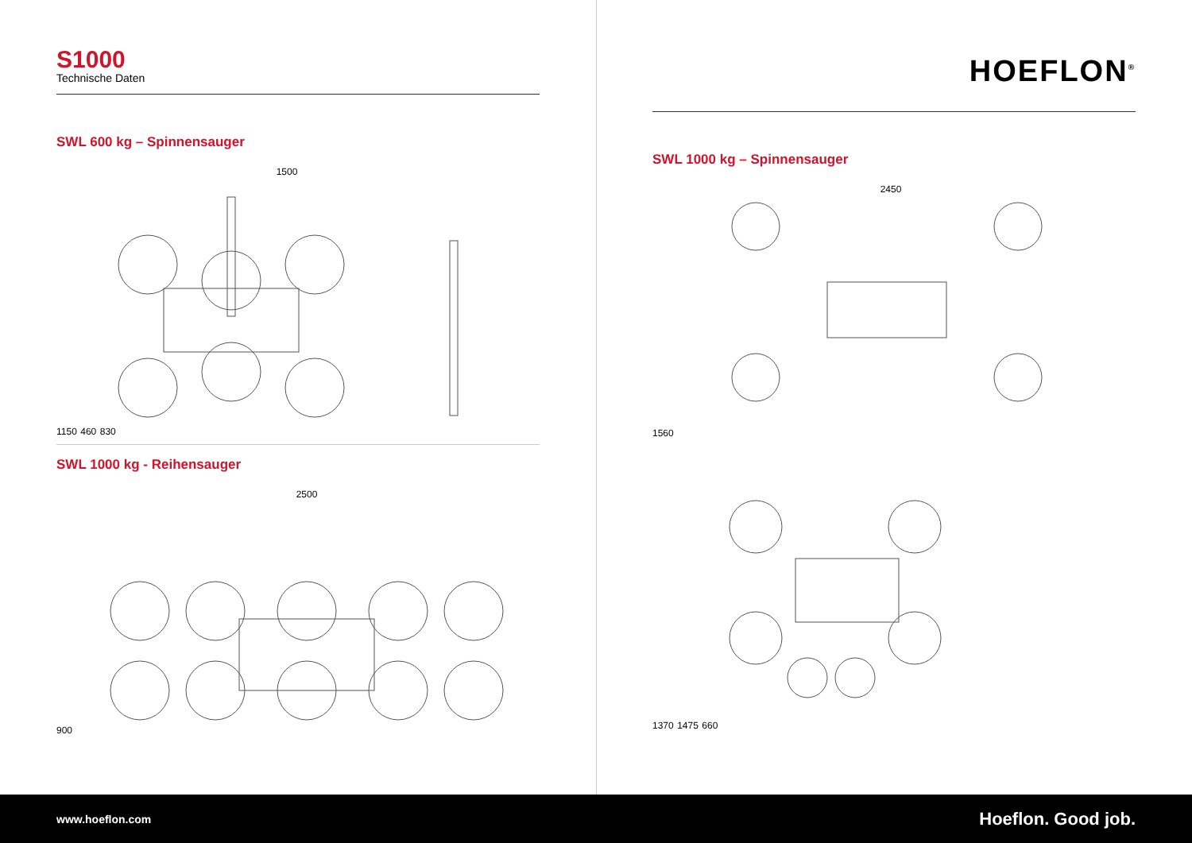S1000
Technische Daten
SWL 600 kg – Spinnensauger
1500
1150 460 830
SWL 1000 kg - Reihensauger
2500
900
HOEFLON<sup>®</sup>
SWL 1000 kg – Spinnensauger
2450
1560
1370 1475 660
www.hoeflon.com Hoeflon. Good job.